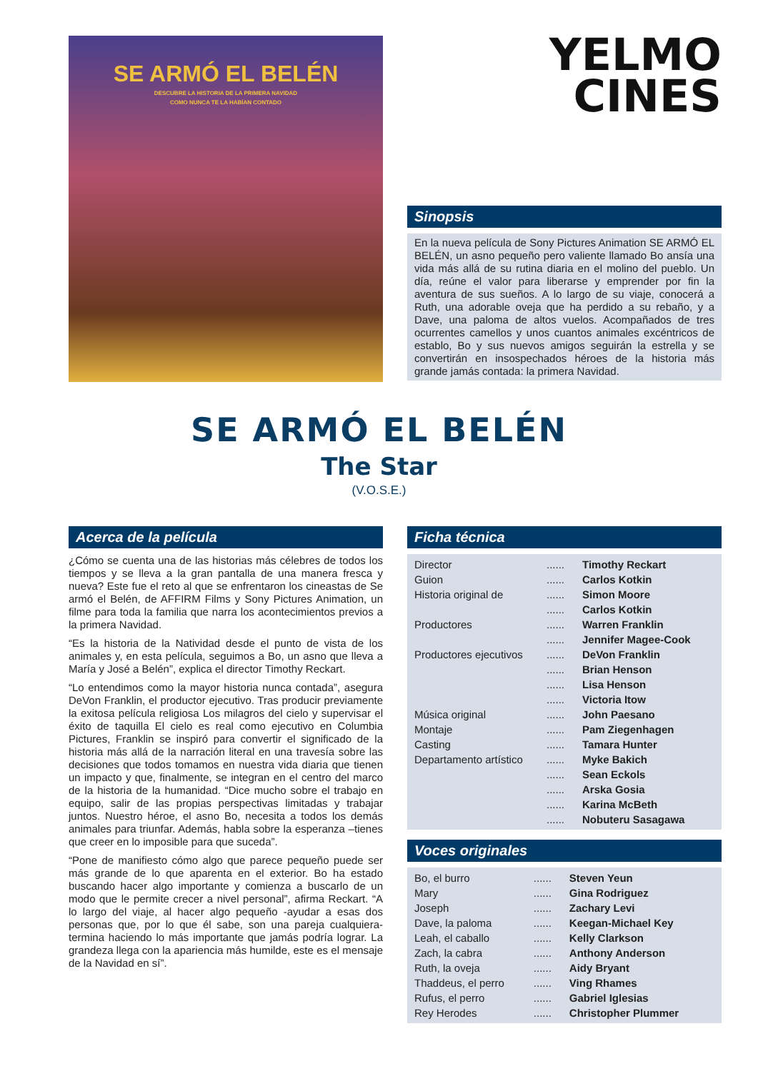SE ARMÓ EL BELÉN
DESCUBRE LA HISTORIA DE LA PRIMERA NAVIDAD
COMO NUNCA TE LA HABÍAN CONTADO
YELMO
CINES
Sinopsis
En la nueva película de Sony Pictures Animation SE ARMÓ EL BELÉN, un asno pequeño pero valiente llamado Bo ansía una vida más allá de su rutina diaria en el molino del pueblo. Un día, reúne el valor para liberarse y emprender por fin la aventura de sus sueños. A lo largo de su viaje, conocerá a Ruth, una adorable oveja que ha perdido a su rebaño, y a Dave, una paloma de altos vuelos. Acompañados de tres ocurrentes camellos y unos cuantos animales excéntricos de establo, Bo y sus nuevos amigos seguirán la estrella y se convertirán en insospechados héroes de la historia más grande jamás contada: la primera Navidad.
SE ARMÓ EL BELÉN
The Star
(V.O.S.E.)
Acerca de la película
¿Cómo se cuenta una de las historias más célebres de todos los tiempos y se lleva a la gran pantalla de una manera fresca y nueva? Este fue el reto al que se enfrentaron los cineastas de Se armó el Belén, de AFFIRM Films y Sony Pictures Animation, un filme para toda la familia que narra los acontecimientos previos a la primera Navidad.
“Es la historia de la Natividad desde el punto de vista de los animales y, en esta película, seguimos a Bo, un asno que lleva a María y José a Belén”, explica el director Timothy Reckart.
“Lo entendimos como la mayor historia nunca contada”, asegura DeVon Franklin, el productor ejecutivo. Tras producir previamente la exitosa película religiosa Los milagros del cielo y supervisar el éxito de taquilla El cielo es real como ejecutivo en Columbia Pictures, Franklin se inspiró para convertir el significado de la historia más allá de la narración literal en una travesía sobre las decisiones que todos tomamos en nuestra vida diaria que tienen un impacto y que, finalmente, se integran en el centro del marco de la historia de la humanidad. “Dice mucho sobre el trabajo en equipo, salir de las propias perspectivas limitadas y trabajar juntos. Nuestro héroe, el asno Bo, necesita a todos los demás animales para triunfar. Además, habla sobre la esperanza –tienes que creer en lo imposible para que suceda”.
“Pone de manifiesto cómo algo que parece pequeño puede ser más grande de lo que aparenta en el exterior. Bo ha estado buscando hacer algo importante y comienza a buscarlo de un modo que le permite crecer a nivel personal”, afirma Reckart. “A lo largo del viaje, al hacer algo pequeño -ayudar a esas dos personas que, por lo que él sabe, son una pareja cualquiera- termina haciendo lo más importante que jamás podría lograr. La grandeza llega con la apariencia más humilde, este es el mensaje de la Navidad en sí”.
Ficha técnica
| Director | ...... | Timothy Reckart |
| Guion | ...... | Carlos Kotkin |
| Historia original de | ...... | Simon Moore |
| | ...... | Carlos Kotkin |
| Productores | ...... | Warren Franklin |
| | ...... | Jennifer Magee-Cook |
| Productores ejecutivos | ...... | DeVon Franklin |
| | ...... | Brian Henson |
| | ...... | Lisa Henson |
| | ...... | Victoria Itow |
| Música original | ...... | John Paesano |
| Montaje | ...... | Pam Ziegenhagen |
| Casting | ...... | Tamara Hunter |
| Departamento artístico | ...... | Myke Bakich |
| | ...... | Sean Eckols |
| | ...... | Arska Gosia |
| | ...... | Karina McBeth |
| | ...... | Nobuteru Sasagawa |
Voces originales
| Bo, el burro | ...... | Steven Yeun |
| Mary | ...... | Gina Rodriguez |
| Joseph | ...... | Zachary Levi |
| Dave, la paloma | ...... | Keegan-Michael Key |
| Leah, el caballo | ...... | Kelly Clarkson |
| Zach, la cabra | ...... | Anthony Anderson |
| Ruth, la oveja | ...... | Aidy Bryant |
| Thaddeus, el perro | ...... | Ving Rhames |
| Rufus, el perro | ...... | Gabriel Iglesias |
| Rey Herodes | ...... | Christopher Plummer |